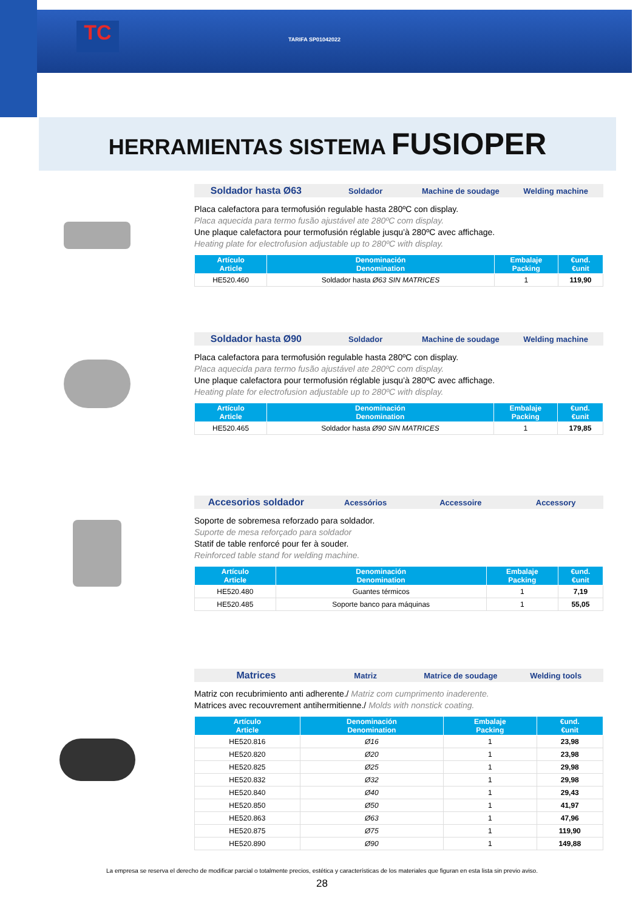TC TARIFA SP01042022
HERRAMIENTAS SISTEMA FUSIOPER
Soldador hasta Ø63
Soldador Machine de soudage Welding machine
Placa calefactora para termofusión regulable hasta 280ºC con display.
Placa aquecida para termo fusão ajustável ate 280ºC com display.
Une plaque calefactora pour termofusión réglable jusqu’à 280ºC avec affichage.
Heating plate for electrofusion adjustable up to 280ºC with display.
| Artículo Article | Denominación Denomination | Embalaje Packing | €und. €unit |
| --- | --- | --- | --- |
| HE520.460 | Soldador hasta Ø63 SIN MATRICES | 1 | 119,90 |
Soldador hasta Ø90
Soldador Machine de soudage Welding machine
Placa calefactora para termofusión regulable hasta 280ºC con display.
Placa aquecida para termo fusão ajustável ate 280ºC com display.
Une plaque calefactora pour termofusión réglable jusqu’à 280ºC avec affichage.
Heating plate for electrofusion adjustable up to 280ºC with display.
| Artículo Article | Denominación Denomination | Embalaje Packing | €und. €unit |
| --- | --- | --- | --- |
| HE520.465 | Soldador hasta Ø90 SIN MATRICES | 1 | 179,85 |
Accesorios soldador
Acessórios Accessoire Accessory
Soporte de sobremesa reforzado para soldador.
Suporte de mesa reforçado para soldador
Statif de table renforcé pour fer à souder.
Reinforced table stand for welding machine.
| Artículo Article | Denominación Denomination | Embalaje Packing | €und. €unit |
| --- | --- | --- | --- |
| HE520.480 | Guantes térmicos | 1 | 7,19 |
| HE520.485 | Soporte banco para máquinas | 1 | 55,05 |
Matrices
Matriz Matrice de soudage Welding tools
Matriz con recubrimiento anti adherente./ Matriz com cumprimento inaderente.
Matrices avec recouvrement antihermitienne./ Molds with nonstick coating.
| Artículo Article | Denominación Denomination | Embalaje Packing | €und. €unit |
| --- | --- | --- | --- |
| HE520.816 | Ø16 | 1 | 23,98 |
| HE520.820 | Ø20 | 1 | 23,98 |
| HE520.825 | Ø25 | 1 | 29,98 |
| HE520.832 | Ø32 | 1 | 29,98 |
| HE520.840 | Ø40 | 1 | 29,43 |
| HE520.850 | Ø50 | 1 | 41,97 |
| HE520.863 | Ø63 | 1 | 47,96 |
| HE520.875 | Ø75 | 1 | 119,90 |
| HE520.890 | Ø90 | 1 | 149,88 |
La empresa se reserva el derecho de modificar parcial o totalmente precios, estética y características de los materiales que figuran en esta lista sin previo aviso.
28